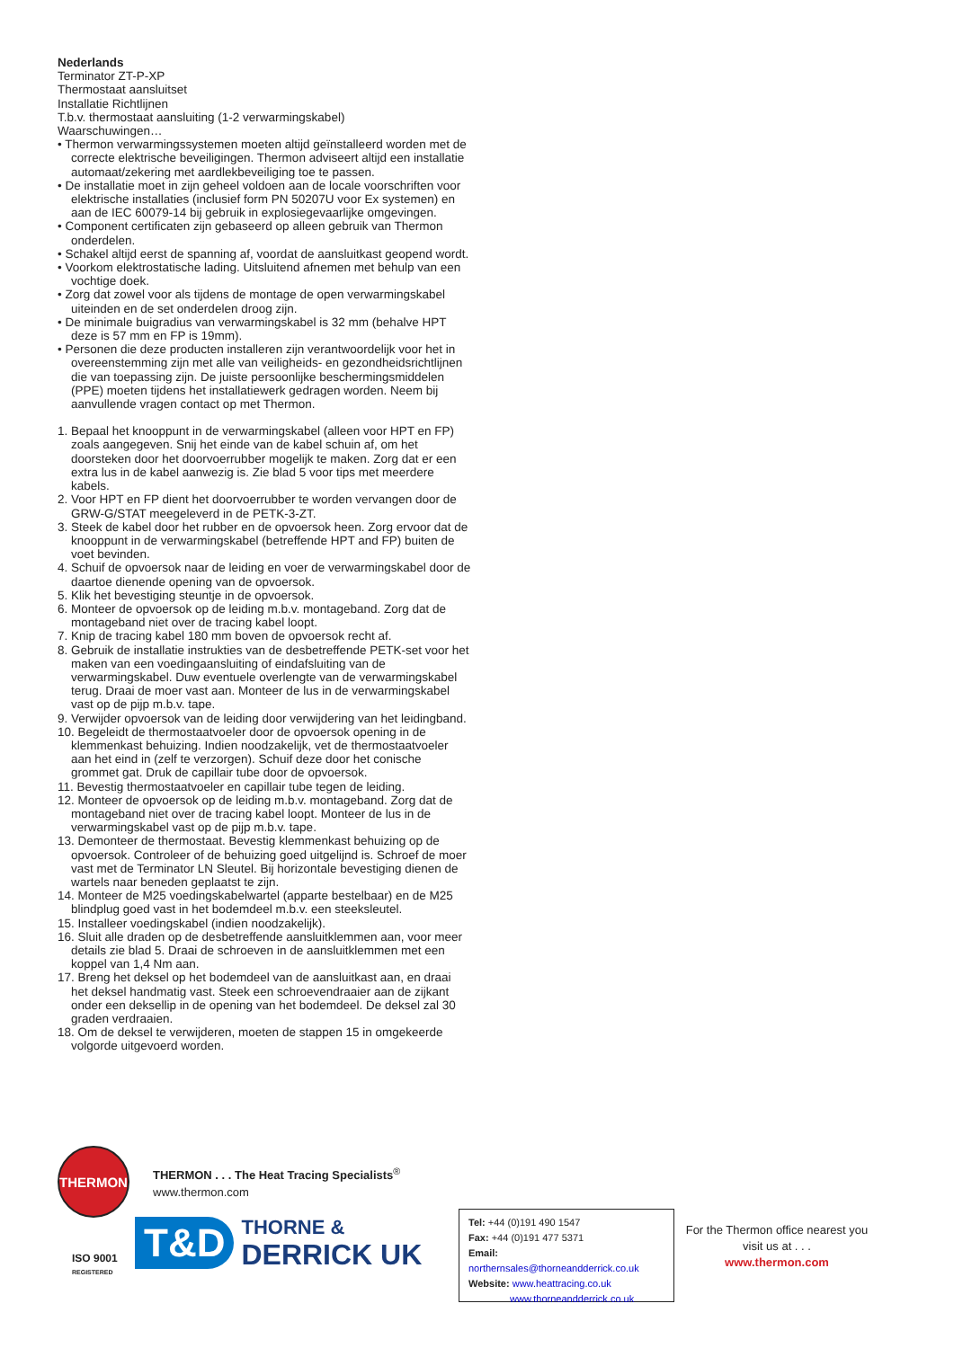Nederlands
Terminator ZT-P-XP
Thermostaat aansluitset
Installatie Richtlijnen
T.b.v. thermostaat aansluiting (1-2 verwarmingskabel)
Waarschuwingen…
• Thermon verwarmingssystemen moeten altijd geïnstalleerd worden met de correcte elektrische beveiligingen. Thermon adviseert altijd een installatie automaat/zekering met aardlekbeveiliging toe te passen.
• De installatie moet in zijn geheel voldoen aan de locale voorschriften voor elektrische installaties (inclusief form PN 50207U voor Ex systemen) en aan de IEC 60079-14 bij gebruik in explosiegevaarlijke omgevingen.
• Component certificaten zijn gebaseerd op alleen gebruik van Thermon onderdelen.
• Schakel altijd eerst de spanning af, voordat de aansluitkast geopend wordt.
• Voorkom elektrostatische lading. Uitsluitend afnemen met behulp van een vochtige doek.
• Zorg dat zowel voor als tijdens de montage de open verwarmingskabel uiteinden en de set onderdelen droog zijn.
• De minimale buigradius van verwarmingskabel is 32 mm (behalve HPT deze is 57 mm en FP is 19mm).
• Personen die deze producten installeren zijn verantwoordelijk voor het in overeenstemming zijn met alle van veiligheids- en gezondheidsrichtlijnen die van toepassing zijn. De juiste persoonlijke beschermingsmiddelen (PPE) moeten tijdens het installatiewerk gedragen worden. Neem bij aanvullende vragen contact op met Thermon.
1. Bepaal het knooppunt in de verwarmingskabel (alleen voor HPT en FP) zoals aangegeven. Snij het einde van de kabel schuin af, om het doorsteken door het doorvoerrubber mogelijk te maken. Zorg dat er een extra lus in de kabel aanwezig is. Zie blad 5 voor tips met meerdere kabels.
2. Voor HPT en FP dient het doorvoerrubber te worden vervangen door de GRW-G/STAT meegeleverd in de PETK-3-ZT.
3. Steek de kabel door het rubber en de opvoersok heen. Zorg ervoor dat de knooppunt in de verwarmingskabel (betreffende HPT and FP) buiten de voet bevinden.
4. Schuif de opvoersok naar de leiding en voer de verwarmingskabel door de daartoe dienende opening van de opvoersok.
5. Klik het bevestiging steuntje in de opvoersok.
6. Monteer de opvoersok op de leiding m.b.v. montageband. Zorg dat de montageband niet over de tracing kabel loopt.
7. Knip de tracing kabel 180 mm boven de opvoersok recht af.
8. Gebruik de installatie instrukties van de desbetreffende PETK-set voor het maken van een voedingaansluiting of eindafsluiting van de verwarmingskabel. Duw eventuele overlengte van de verwarmingskabel terug. Draai de moer vast aan. Monteer de lus in de verwarmingskabel vast op de pijp m.b.v. tape.
9. Verwijder opvoersok van de leiding door verwijdering van het leidingband.
10. Begeleidt de thermostaatvoeler door de opvoersok opening in de klemmenkast behuizing. Indien noodzakelijk, vet de thermostaatvoeler aan het eind in (zelf te verzorgen). Schuif deze door het conische grommet gat. Druk de capillair tube door de opvoersok.
11. Bevestig thermostaatvoeler en capillair tube tegen de leiding.
12. Monteer de opvoersok op de leiding m.b.v. montageband. Zorg dat de montageband niet over de tracing kabel loopt. Monteer de lus in de verwarmingskabel vast op de pijp m.b.v. tape.
13. Demonteer de thermostaat. Bevestig klemmenkast behuizing op de opvoersok. Controleer of de behuizing goed uitgelijnd is. Schroef de moer vast met de Terminator LN Sleutel. Bij horizontale bevestiging dienen de wartels naar beneden geplaatst te zijn.
14. Monteer de M25 voedingskabelwartel (apparte bestelbaar) en de M25 blindplug goed vast in het bodemdeel m.b.v. een steeksleutel.
15. Installeer voedingskabel (indien noodzakelijk).
16. Sluit alle draden op de desbetreffende aansluitklemmen aan, voor meer details zie blad 5. Draai de schroeven in de aansluitklemmen met een koppel van 1,4 Nm aan.
17. Breng het deksel op het bodemdeel van de aansluitkast aan, en draai het deksel handmatig vast. Steek een schroevendraaier aan de zijkant onder een deksellip in de opening van het bodemdeel. De deksel zal 30 graden verdraaien.
18. Om de deksel te verwijderen, moeten de stappen 15 in omgekeerde volgorde uitgevoerd worden.
THERMON
THERMON . . . The Heat Tracing Specialists<sup>®</sup>
www.thermon.com
ISO 9001
REGISTERED
T&D
THORNE &
DERRICK UK
Tel: +44 (0)191 490 1547
Fax: +44 (0)191 477 5371
Email: northernsales@thorneandderrick.co.uk
Website: www.heattracing.co.uk
www.thorneandderrick.co.uk
For the Thermon office nearest you visit us at . . .
www.thermon.com